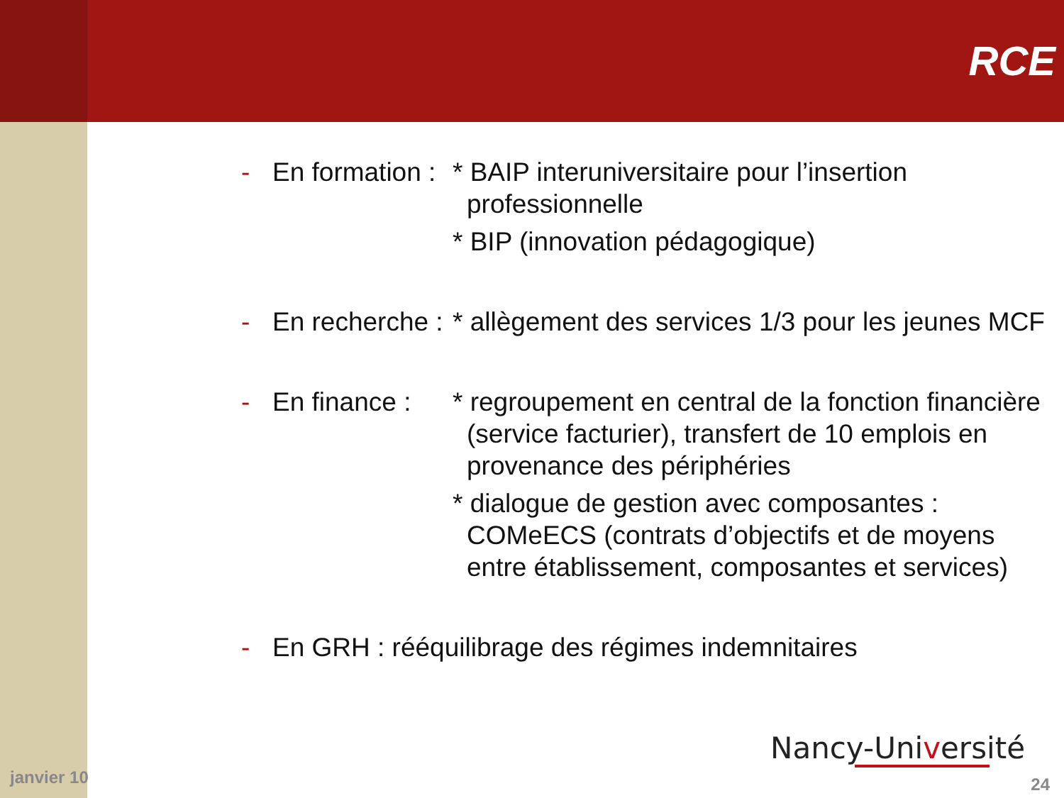RCE
- En formation :
* BAIP interuniversitaire pour l’insertion professionnelle
* BIP (innovation pédagogique)
- En recherche :
* allègement des services 1/3 pour les jeunes MCF
- En finance :
* regroupement en central de la fonction financière (service facturier), transfert de 10 emplois en provenance des périphéries
* dialogue de gestion avec composantes : COMeECS (contrats d’objectifs et de moyens entre établissement, composantes et services)
- En GRH : rééquilibrage des régimes indemnitaires
Nancy-Université
janvier 10 24